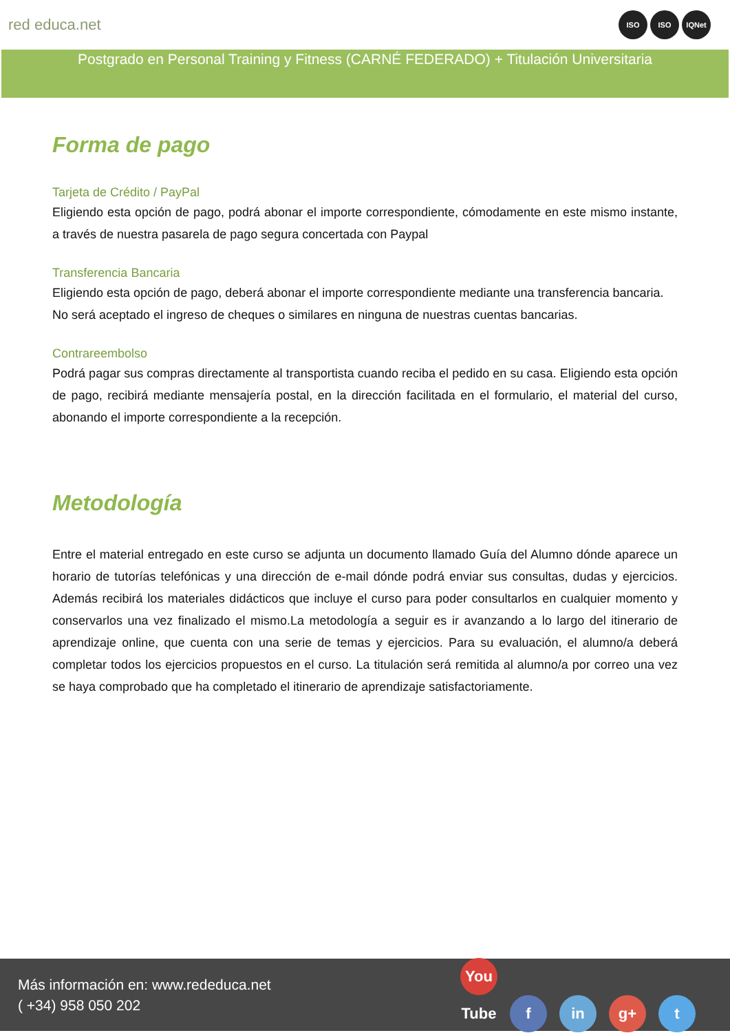red educa.net
ISO ISO IQNet
Postgrado en Personal Training y Fitness (CARNÉ FEDERADO) + Titulación Universitaria
Forma de pago
Tarjeta de Crédito / PayPal
Eligiendo esta opción de pago, podrá abonar el importe correspondiente, cómodamente en este mismo instante, a través de nuestra pasarela de pago segura concertada con Paypal
Transferencia Bancaria
Eligiendo esta opción de pago, deberá abonar el importe correspondiente mediante una transferencia bancaria.
No será aceptado el ingreso de cheques o similares en ninguna de nuestras cuentas bancarias.
Contrareembolso
Podrá pagar sus compras directamente al transportista cuando reciba el pedido en su casa. Eligiendo esta opción de pago, recibirá mediante mensajería postal, en la dirección facilitada en el formulario, el material del curso, abonando el importe correspondiente a la recepción.
Metodología
Entre el material entregado en este curso se adjunta un documento llamado Guía del Alumno dónde aparece un horario de tutorías telefónicas y una dirección de e-mail dónde podrá enviar sus consultas, dudas y ejercicios. Además recibirá los materiales didácticos que incluye el curso para poder consultarlos en cualquier momento y conservarlos una vez finalizado el mismo.La metodología a seguir es ir avanzando a lo largo del itinerario de aprendizaje online, que cuenta con una serie de temas y ejercicios. Para su evaluación, el alumno/a deberá completar todos los ejercicios propuestos en el curso. La titulación será remitida al alumno/a por correo una vez se haya comprobado que ha completado el itinerario de aprendizaje satisfactoriamente.
Más información en: www.rededuca.net
( +34) 958 050 202
You Tube f in g+ t